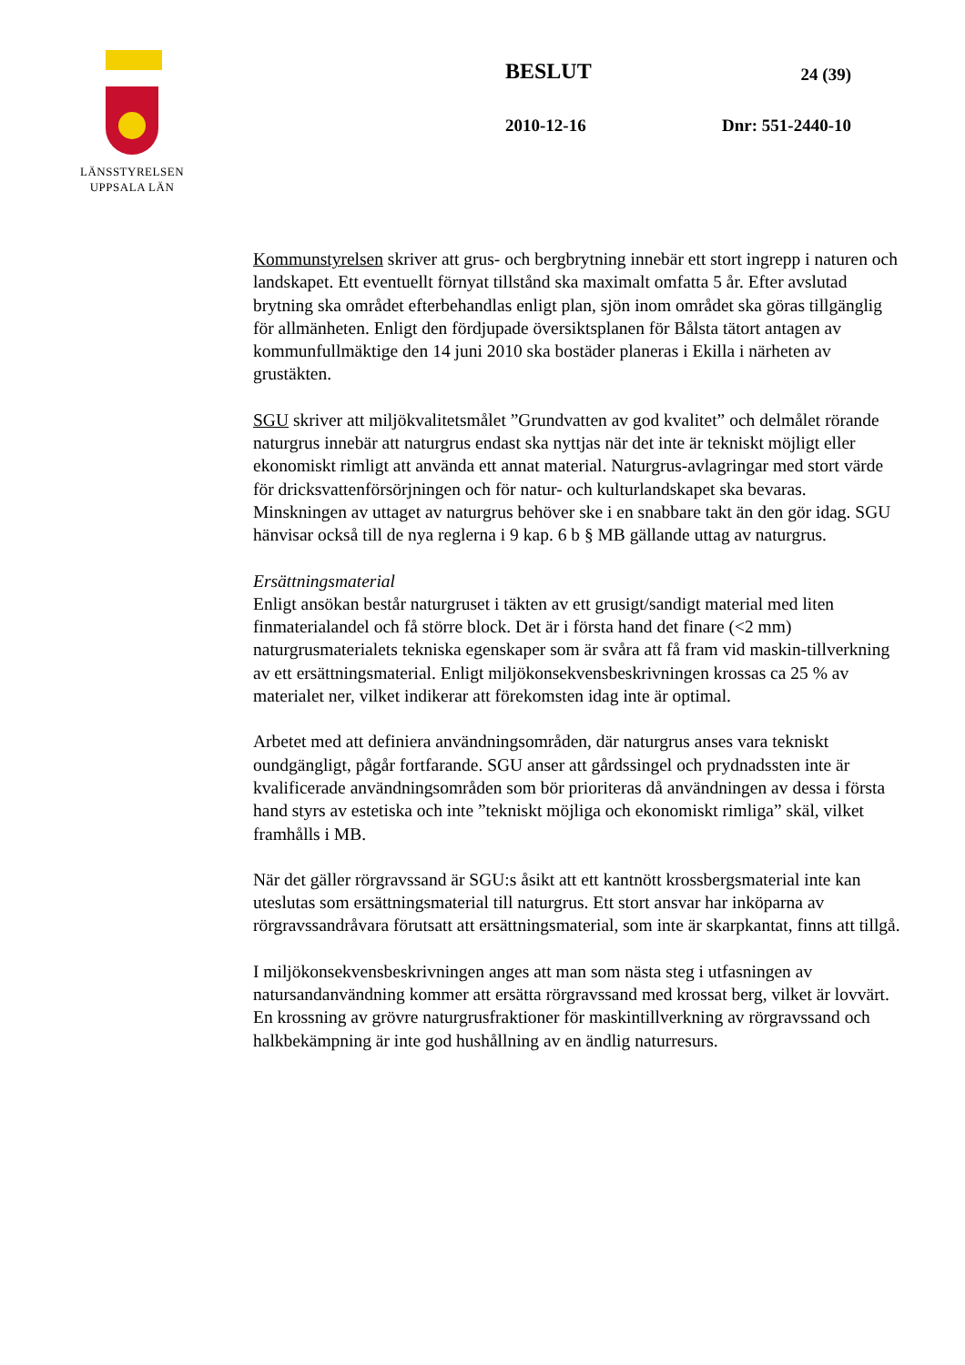LÄNSSTYRELSEN
UPPSALA LÄN
BESLUT 24 (39)
2010-12-16 Dnr: 551-2440-10
Kommunstyrelsen skriver att grus- och bergbrytning innebär ett stort ingrepp i naturen och landskapet. Ett eventuellt förnyat tillstånd ska maximalt omfatta 5 år. Efter avslutad brytning ska området efterbehandlas enligt plan, sjön inom området ska göras tillgänglig för allmänheten. Enligt den fördjupade översiktsplanen för Bålsta tätort antagen av kommunfullmäktige den 14 juni 2010 ska bostäder planeras i Ekilla i närheten av grustäkten.
SGU skriver att miljökvalitetsmålet ”Grundvatten av god kvalitet” och delmålet rörande naturgrus innebär att naturgrus endast ska nyttjas när det inte är tekniskt möjligt eller ekonomiskt rimligt att använda ett annat material. Naturgrus-avlagringar med stort värde för dricksvattenförsörjningen och för natur- och kulturlandskapet ska bevaras. Minskningen av uttaget av naturgrus behöver ske i en snabbare takt än den gör idag. SGU hänvisar också till de nya reglerna i 9 kap. 6 b § MB gällande uttag av naturgrus.
Ersättningsmaterial
Enligt ansökan består naturgruset i täkten av ett grusigt/sandigt material med liten finmaterialandel och få större block. Det är i första hand det finare (<2 mm) naturgrusmaterialets tekniska egenskaper som är svåra att få fram vid maskin-tillverkning av ett ersättningsmaterial. Enligt miljökonsekvensbeskrivningen krossas ca 25 % av materialet ner, vilket indikerar att förekomsten idag inte är optimal.
Arbetet med att definiera användningsområden, där naturgrus anses vara tekniskt oundgängligt, pågår fortfarande. SGU anser att gårdssingel och prydnadssten inte är kvalificerade användningsområden som bör prioriteras då användningen av dessa i första hand styrs av estetiska och inte ”tekniskt möjliga och ekonomiskt rimliga” skäl, vilket framhålls i MB.
När det gäller rörgravssand är SGU:s åsikt att ett kantnött krossbergsmaterial inte kan uteslutas som ersättningsmaterial till naturgrus. Ett stort ansvar har inköparna av rörgravssandråvara förutsatt att ersättningsmaterial, som inte är skarpkantat, finns att tillgå.
I miljökonsekvensbeskrivningen anges att man som nästa steg i utfasningen av natursandanvändning kommer att ersätta rörgravssand med krossat berg, vilket är lovvärt. En krossning av grövre naturgrusfraktioner för maskintillverkning av rörgravssand och halkbekämpning är inte god hushållning av en ändlig naturresurs.